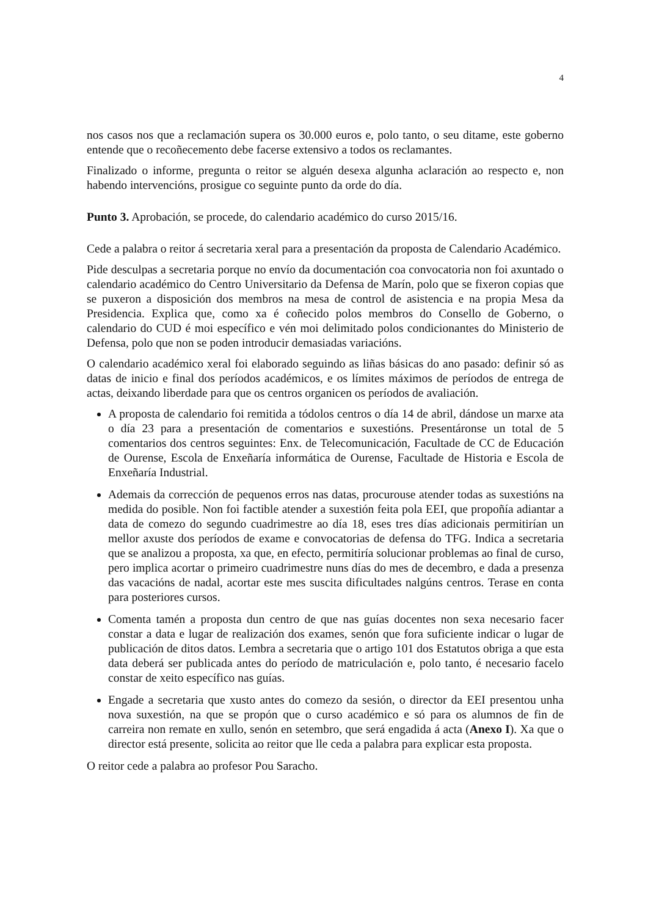4
nos casos nos que a reclamación supera os 30.000 euros e, polo tanto, o seu ditame, este goberno entende que o recoñecemento debe facerse extensivo a todos os reclamantes.
Finalizado o informe, pregunta o reitor se alguén desexa algunha aclaración ao respecto e, non habendo intervencións, prosigue co seguinte punto da orde do día.
Punto 3. Aprobación, se procede, do calendario académico do curso 2015/16.
Cede a palabra o reitor á secretaria xeral para a presentación da proposta de Calendario Académico.
Pide desculpas a secretaria porque no envío da documentación coa convocatoria non foi axuntado o calendario académico do Centro Universitario da Defensa de Marín, polo que se fixeron copias que se puxeron a disposición dos membros na mesa de control de asistencia e na propia Mesa da Presidencia. Explica que, como xa é coñecido polos membros do Consello de Goberno, o calendario do CUD é moi específico e vén moi delimitado polos condicionantes do Ministerio de Defensa, polo que non se poden introducir demasiadas variacións.
O calendario académico xeral foi elaborado seguindo as liñas básicas do ano pasado: definir só as datas de inicio e final dos períodos académicos, e os límites máximos de períodos de entrega de actas, deixando liberdade para que os centros organicen os períodos de avaliación.
A proposta de calendario foi remitida a tódolos centros o día 14 de abril, dándose un marxe ata o día 23 para a presentación de comentarios e suxestións. Presentáronse un total de 5 comentarios dos centros seguintes: Enx. de Telecomunicación, Facultade de CC de Educación de Ourense, Escola de Enxeñaría informática de Ourense, Facultade de Historia e Escola de Enxeñaría Industrial.
Ademais da corrección de pequenos erros nas datas, procurouse atender todas as suxestións na medida do posible. Non foi factible atender a suxestión feita pola EEI, que propoñía adiantar a data de comezo do segundo cuadrimestre ao día 18, eses tres días adicionais permitirían un mellor axuste dos períodos de exame e convocatorias de defensa do TFG. Indica a secretaria que se analizou a proposta, xa que, en efecto, permitiría solucionar problemas ao final de curso, pero implica acortar o primeiro cuadrimestre nuns días do mes de decembro, e dada a presenza das vacacións de nadal, acortar este mes suscita dificultades nalgúns centros. Terase en conta para posteriores cursos.
Comenta tamén a proposta dun centro de que nas guías docentes non sexa necesario facer constar a data e lugar de realización dos exames, senón que fora suficiente indicar o lugar de publicación de ditos datos. Lembra a secretaria que o artigo 101 dos Estatutos obriga a que esta data deberá ser publicada antes do período de matriculación e, polo tanto, é necesario facelo constar de xeito específico nas guías.
Engade a secretaria que xusto antes do comezo da sesión, o director da EEI presentou unha nova suxestión, na que se propón que o curso académico e só para os alumnos de fin de carreira non remate en xullo, senón en setembro, que será engadida á acta (Anexo I). Xa que o director está presente, solicita ao reitor que lle ceda a palabra para explicar esta proposta.
O reitor cede a palabra ao profesor Pou Saracho.